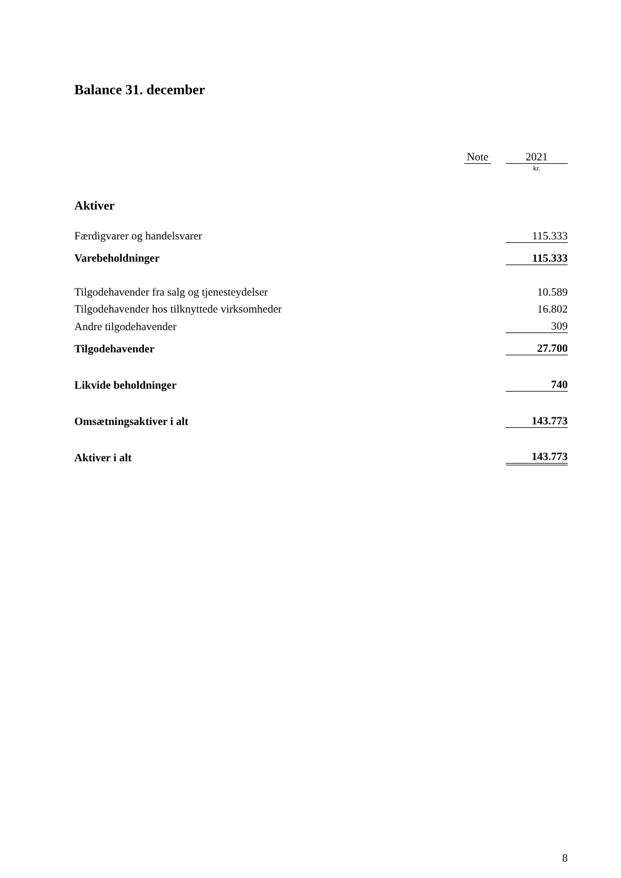Balance 31. december
| | Note | | 2021 |
| | | | kr. |
| Aktiver | | | |
| Færdigvarer og handelsvarer | | | 115.333 |
| Varebeholdninger | | | 115.333 |
| Tilgodehavender fra salg og tjenesteydelser | | | 10.589 |
| Tilgodehavender hos tilknyttede virksomheder | | | 16.802 |
| Andre tilgodehavender | | | 309 |
| Tilgodehavender | | | 27.700 |
| Likvide beholdninger | | | 740 |
| Omsætningsaktiver i alt | | | 143.773 |
| Aktiver i alt | | | 143.773 |
8